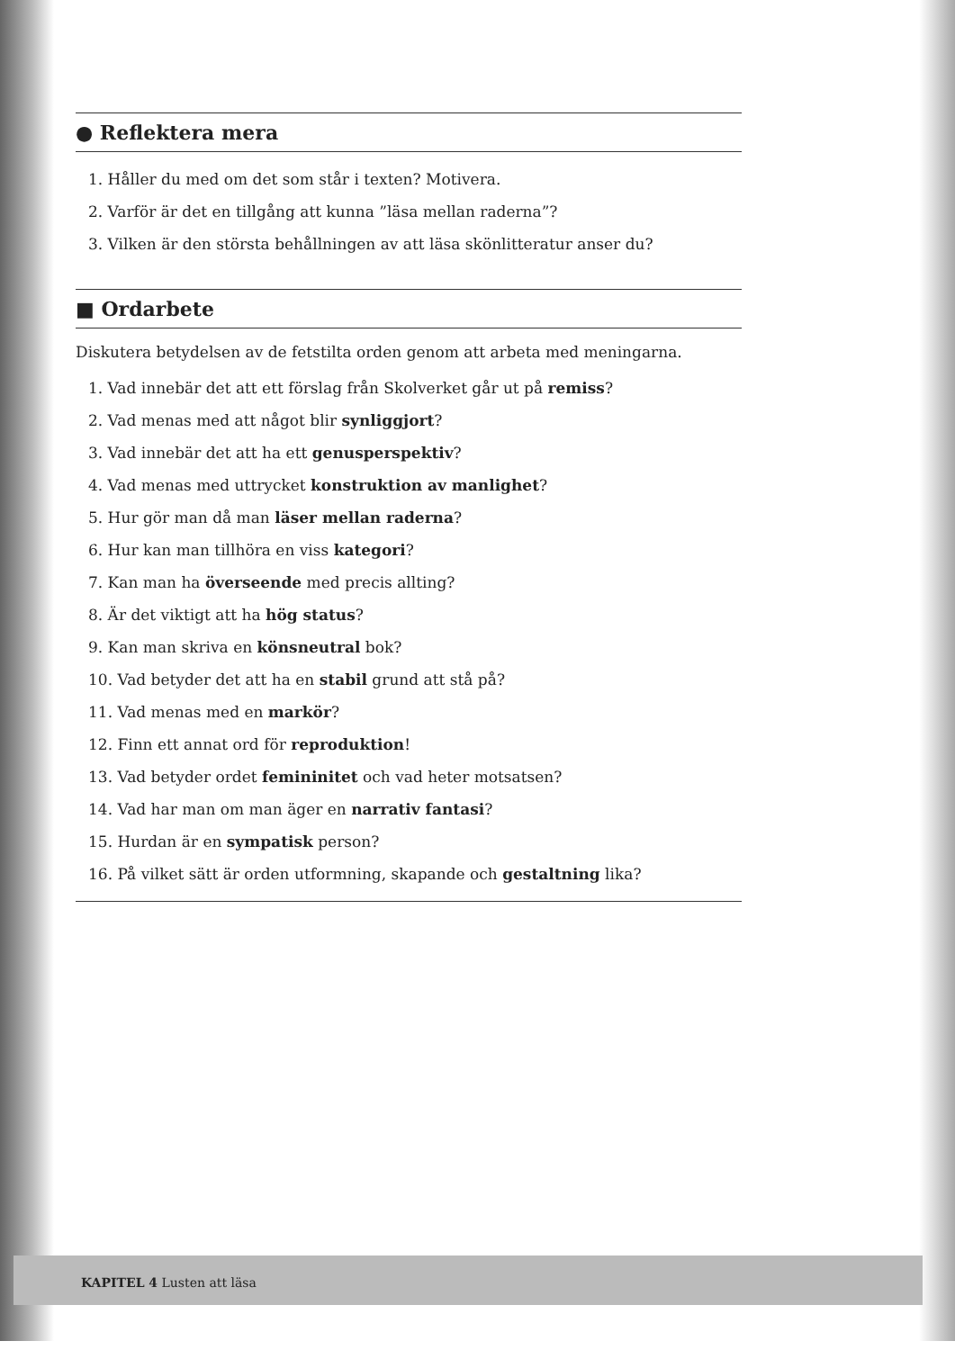● Reflektera mera
1. Håller du med om det som står i texten? Motivera.
2. Varför är det en tillgång att kunna ”läsa mellan raderna”?
3. Vilken är den största behållningen av att läsa skönlitteratur anser du?
■ Ordarbete
Diskutera betydelsen av de fetstilta orden genom att arbeta med meningarna.
1. Vad innebär det att ett förslag från Skolverket går ut på remiss?
2. Vad menas med att något blir synliggjort?
3. Vad innebär det att ha ett genusperspektiv?
4. Vad menas med uttrycket konstruktion av manlighet?
5. Hur gör man då man läser mellan raderna?
6. Hur kan man tillhöra en viss kategori?
7. Kan man ha överseende med precis allting?
8. Är det viktigt att ha hög status?
9. Kan man skriva en könsneutral bok?
10. Vad betyder det att ha en stabil grund att stå på?
11. Vad menas med en markör?
12. Finn ett annat ord för reproduktion!
13. Vad betyder ordet femininitet och vad heter motsatsen?
14. Vad har man om man äger en narrativ fantasi?
15. Hurdan är en sympatisk person?
16. På vilket sätt är orden utformning, skapande och gestaltning lika?
KAPITEL 4 Lusten att läsa